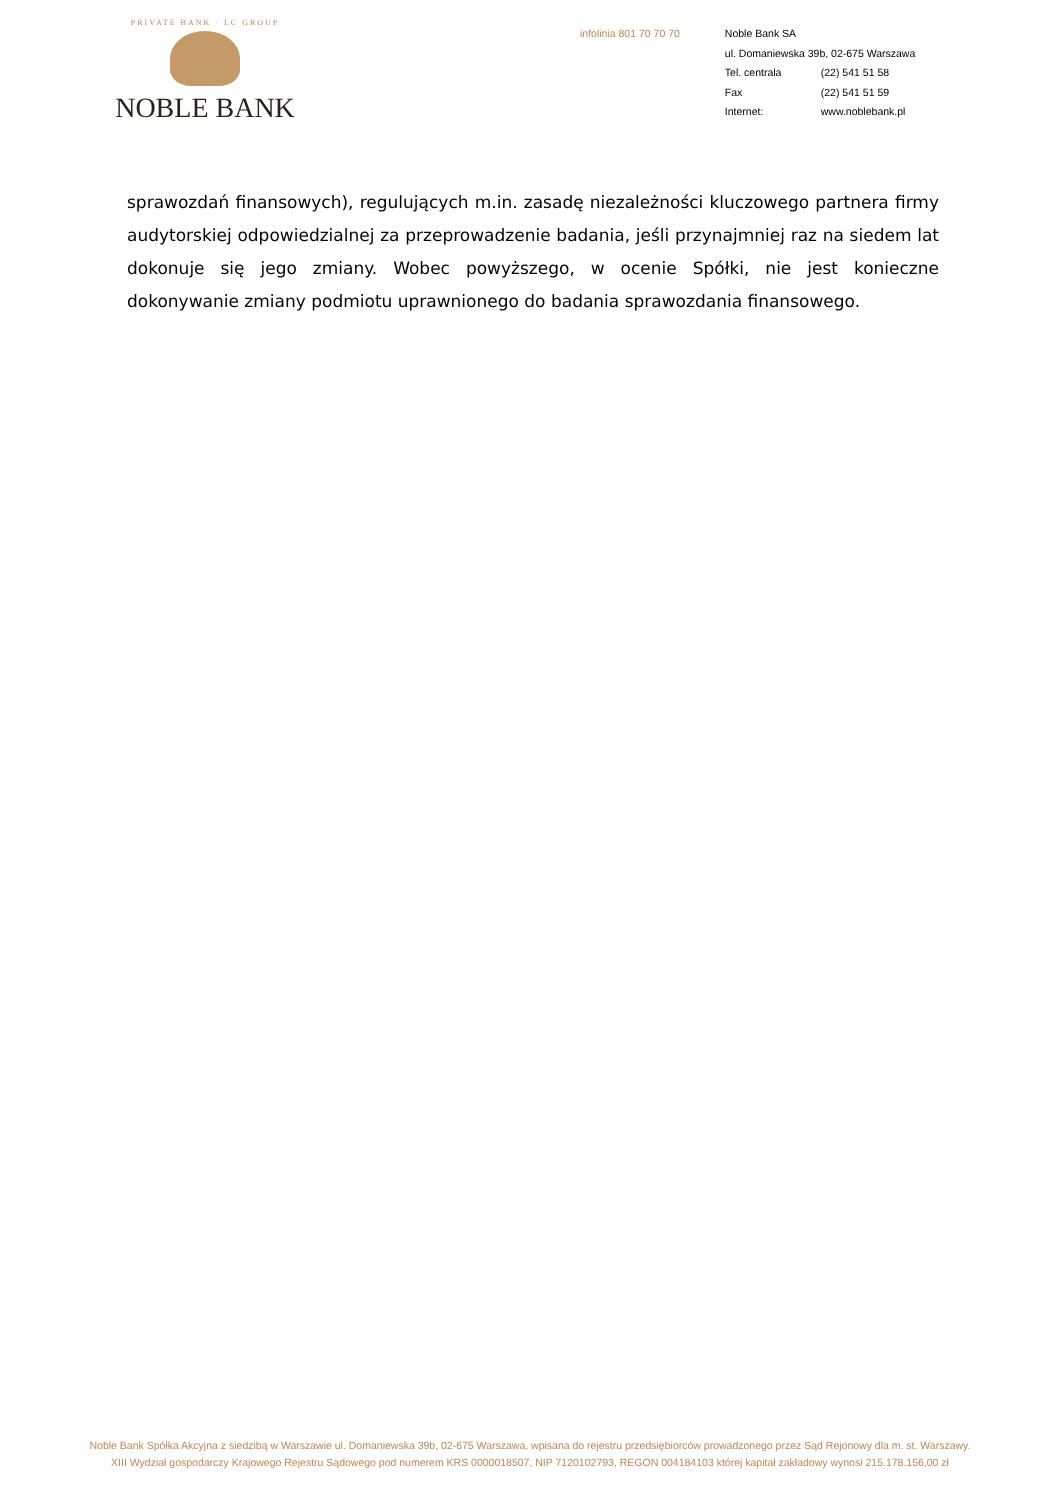PRIVATE BANK · LC GROUP
NOBLE BANK
infolinia 801 70 70 70
Noble Bank SA
ul. Domaniewska 39b, 02-675 Warszawa
Tel. centrala (22) 541 51 58
Fax (22) 541 51 59
Internet: www.noblebank.pl
sprawozdań finansowych), regulujących m.in. zasadę niezależności kluczowego partnera firmy audytorskiej odpowiedzialnej za przeprowadzenie badania, jeśli przynajmniej raz na siedem lat dokonuje się jego zmiany. Wobec powyższego, w ocenie Spółki, nie jest konieczne dokonywanie zmiany podmiotu uprawnionego do badania sprawozdania finansowego.
Noble Bank Spółka Akcyjna z siedzibą w Warszawie ul. Domaniewska 39b, 02-675 Warszawa, wpisana do rejestru przedsiębiorców prowadzonego przez Sąd Rejonowy dla m. st. Warszawy.
XIII Wydział gospodarczy Krajowego Rejestru Sądowego pod numerem KRS 0000018507, NIP 7120102793, REGON 004184103 której kapitał zakładowy wynosi 215.178.156,00 zł